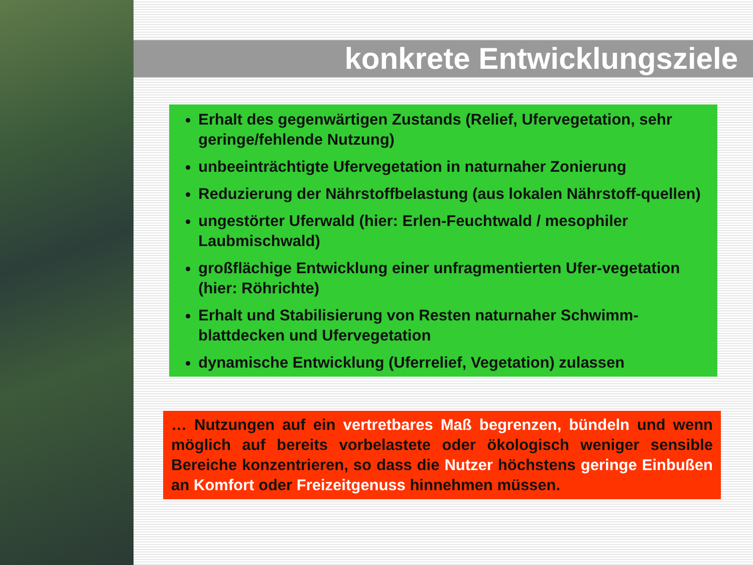konkrete Entwicklungsziele
Erhalt des gegenwärtigen Zustands (Relief, Ufervegetation, sehr geringe/fehlende Nutzung)
unbeeinträchtigte Ufervegetation in naturnaher Zonierung
Reduzierung der Nährstoffbelastung (aus lokalen Nährstoff-quellen)
ungestörter Uferwald (hier: Erlen-Feuchtwald / mesophiler Laubmischwald)
großflächige Entwicklung einer unfragmentierten Ufer-vegetation (hier: Röhrichte)
Erhalt und Stabilisierung von Resten naturnaher Schwimm-blattdecken und Ufervegetation
dynamische Entwicklung (Uferrelief, Vegetation) zulassen
… Nutzungen auf ein vertretbares Maß begrenzen, bündeln und wenn möglich auf bereits vorbelastete oder ökologisch weniger sensible Bereiche konzentrieren, so dass die Nutzer höchstens geringe Einbußen an Komfort oder Freizeitgenuss hinnehmen müssen.